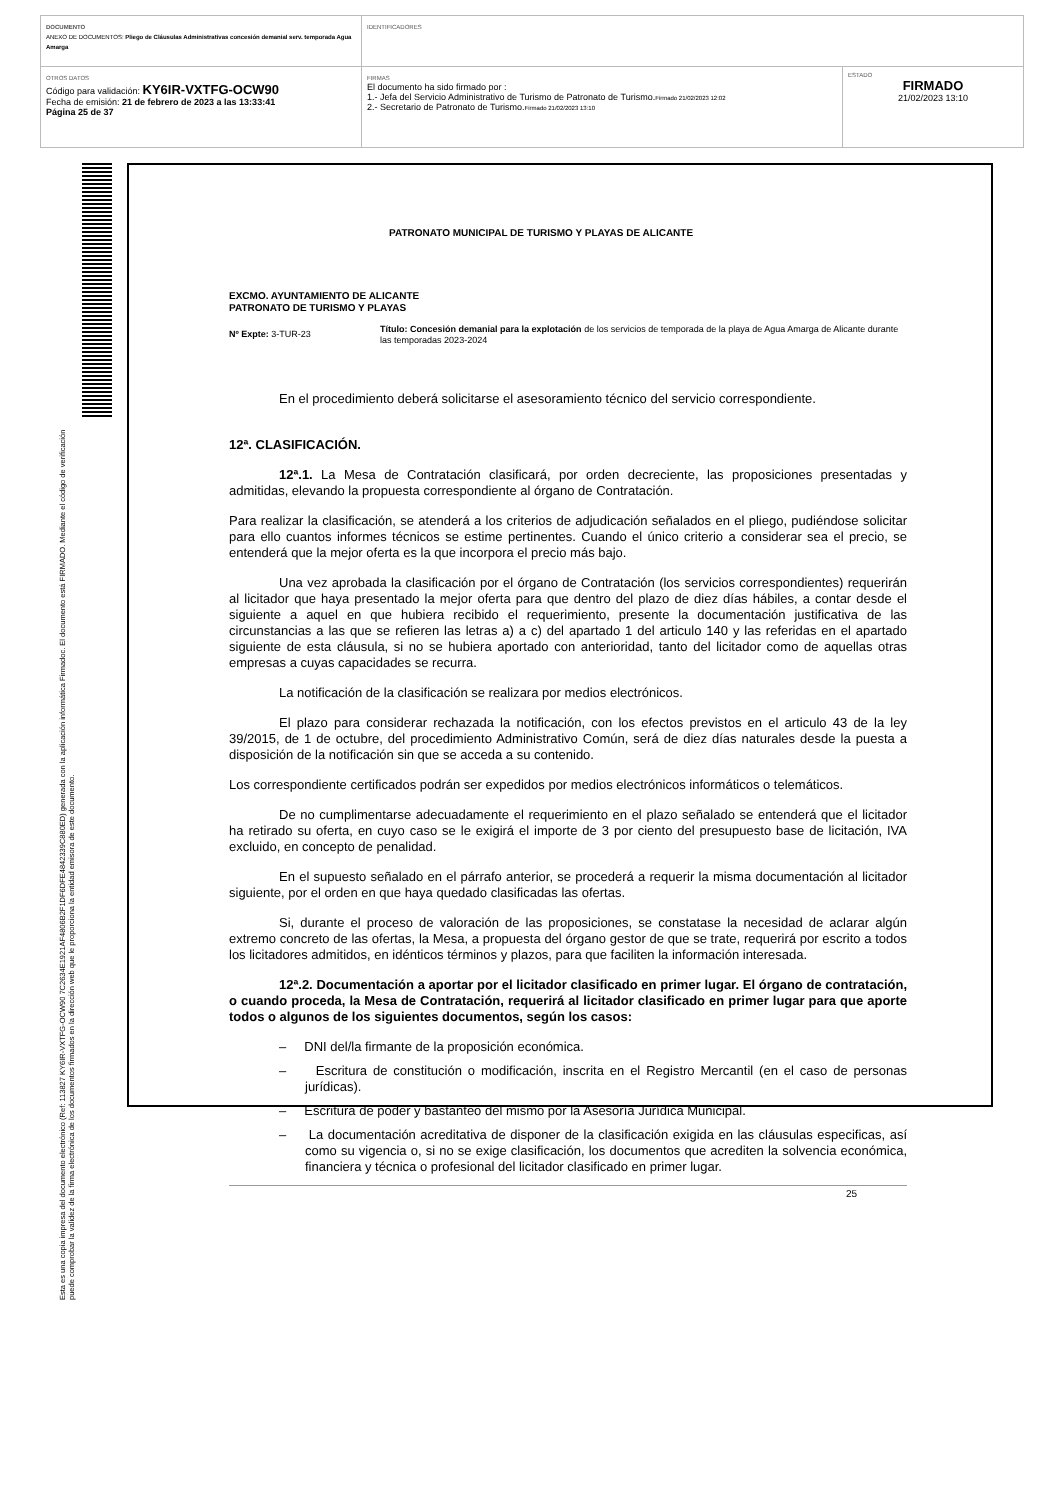| DOCUMENTO ANEXO DE DOCUMENTOS: Pliego de Cláusulas Administrativas concesión demanial serv. temporada Agua Amarga | IDENTIFICADORES | |
| OTROS DATOS Código para validación: KY6IR-VXTFG-OCW90 Fecha de emisión: 21 de febrero de 2023 a las 13:33:41 Página 25 de 37 | FIRMAS El documento ha sido firmado por : 1.- Jefa del Servicio Administrativo de Turismo de Patronato de Turismo. Firmado 21/02/2023 12:02 2.- Secretario de Patronato de Turismo. Firmado 21/02/2023 13:10 | ESTADO FIRMADO 21/02/2023 13:10 |
Esta es una copia impresa del documento electrónico (Ref: 113827 KY6IR-VXTFG-OCW90 7C2634E1921AF4806B2F1DF6DFE4842339C880ED) generada con la aplicación informática Firmadoc. El documento está FIRMADO. Mediante el código de verificación puede comprobar la validez de la firma electrónica de los documentos firmados en la dirección web que le proporciona la entidad emisora de este documento.
PATRONATO MUNICIPAL DE TURISMO Y PLAYAS DE ALICANTE
EXCMO. AYUNTAMIENTO DE ALICANTE
PATRONATO DE TURISMO Y PLAYAS
Nº Expte: 3-TUR-23
Título: Concesión demanial para la explotación de los servicios de temporada de la playa de Agua Amarga de Alicante durante las temporadas 2023-2024
En el procedimiento deberá solicitarse el asesoramiento técnico del servicio correspondiente.
12ª. CLASIFICACIÓN.
12ª.1. La Mesa de Contratación clasificará, por orden decreciente, las proposiciones presentadas y admitidas, elevando la propuesta correspondiente al órgano de Contratación.
Para realizar la clasificación, se atenderá a los criterios de adjudicación señalados en el pliego, pudiéndose solicitar para ello cuantos informes técnicos se estime pertinentes. Cuando el único criterio a considerar sea el precio, se entenderá que la mejor oferta es la que incorpora el precio más bajo.
Una vez aprobada la clasificación por el órgano de Contratación (los servicios correspondientes) requerirán al licitador que haya presentado la mejor oferta para que dentro del plazo de diez días hábiles, a contar desde el siguiente a aquel en que hubiera recibido el requerimiento, presente la documentación justificativa de las circunstancias a las que se refieren las letras a) a c) del apartado 1 del articulo 140 y las referidas en el apartado siguiente de esta cláusula, si no se hubiera aportado con anterioridad, tanto del licitador como de aquellas otras empresas a cuyas capacidades se recurra.
La notificación de la clasificación se realizara por medios electrónicos.
El plazo para considerar rechazada la notificación, con los efectos previstos en el articulo 43 de la ley 39/2015, de 1 de octubre, del procedimiento Administrativo Común, será de diez días naturales desde la puesta a disposición de la notificación sin que se acceda a su contenido.
Los correspondiente certificados podrán ser expedidos por medios electrónicos informáticos o telemáticos.
De no cumplimentarse adecuadamente el requerimiento en el plazo señalado se entenderá que el licitador ha retirado su oferta, en cuyo caso se le exigirá el importe de 3 por ciento del presupuesto base de licitación, IVA excluido, en concepto de penalidad.
En el supuesto señalado en el párrafo anterior, se procederá a requerir la misma documentación al licitador siguiente, por el orden en que haya quedado clasificadas las ofertas.
Si, durante el proceso de valoración de las proposiciones, se constatase la necesidad de aclarar algún extremo concreto de las ofertas, la Mesa, a propuesta del órgano gestor de que se trate, requerirá por escrito a todos los licitadores admitidos, en idénticos términos y plazos, para que faciliten la información interesada.
12ª.2. Documentación a aportar por el licitador clasificado en primer lugar. El órgano de contratación, o cuando proceda, la Mesa de Contratación, requerirá al licitador clasificado en primer lugar para que aporte todos o algunos de los siguientes documentos, según los casos:
– DNI del/la firmante de la proposición económica.
– Escritura de constitución o modificación, inscrita en el Registro Mercantil (en el caso de personas jurídicas).
– Escritura de poder y bastanteo del mismo por la Asesoría Jurídica Municipal.
– La documentación acreditativa de disponer de la clasificación exigida en las cláusulas especificas, así como su vigencia o, si no se exige clasificación, los documentos que acrediten la solvencia económica, financiera y técnica o profesional del licitador clasificado en primer lugar.
25